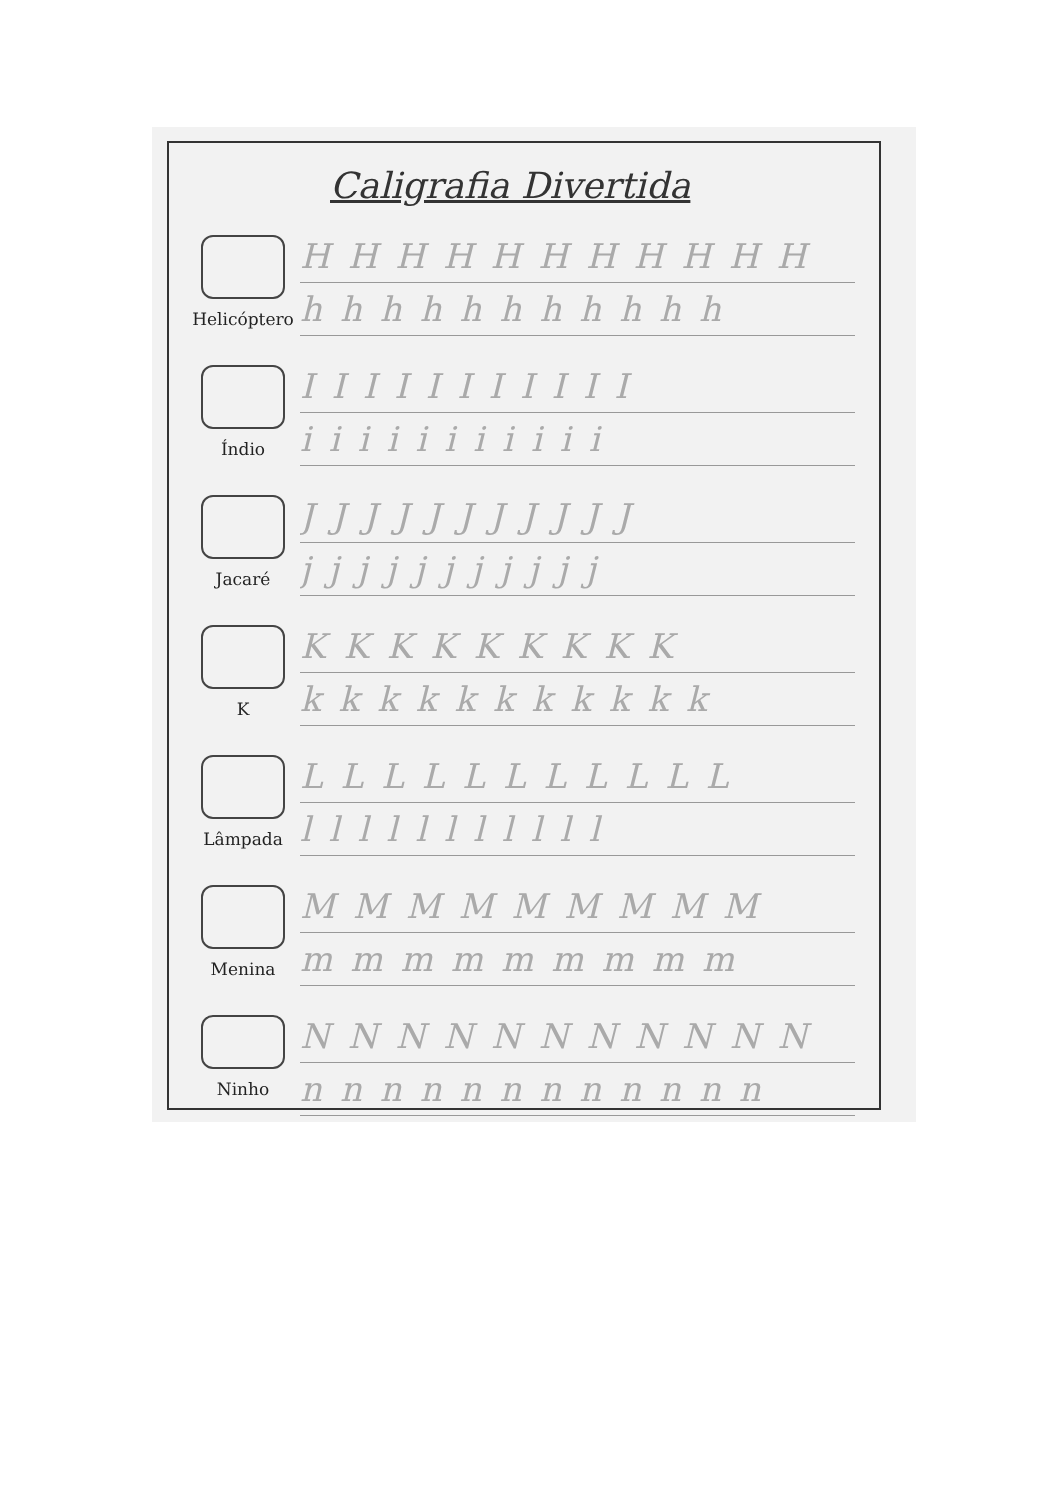Caligrafia Divertida
Helicóptero
HHHHHHHHHHH
hhhhhhhhhhh
Índio
IIIIIIIIIII
iiiiiiiiiii
Jacaré
JJJJJJJJJJJ
jjjjjjjjjjj
K
KKKKKKKKK
kkkkkkkkkkk
Lâmpada
LLLLLLLLLLL
lllllllllll
Menina
MMMMMMMMM
mmmmmmmmm
Ninho
NNNNNNNNNNN
nnnnnnnnnnnn